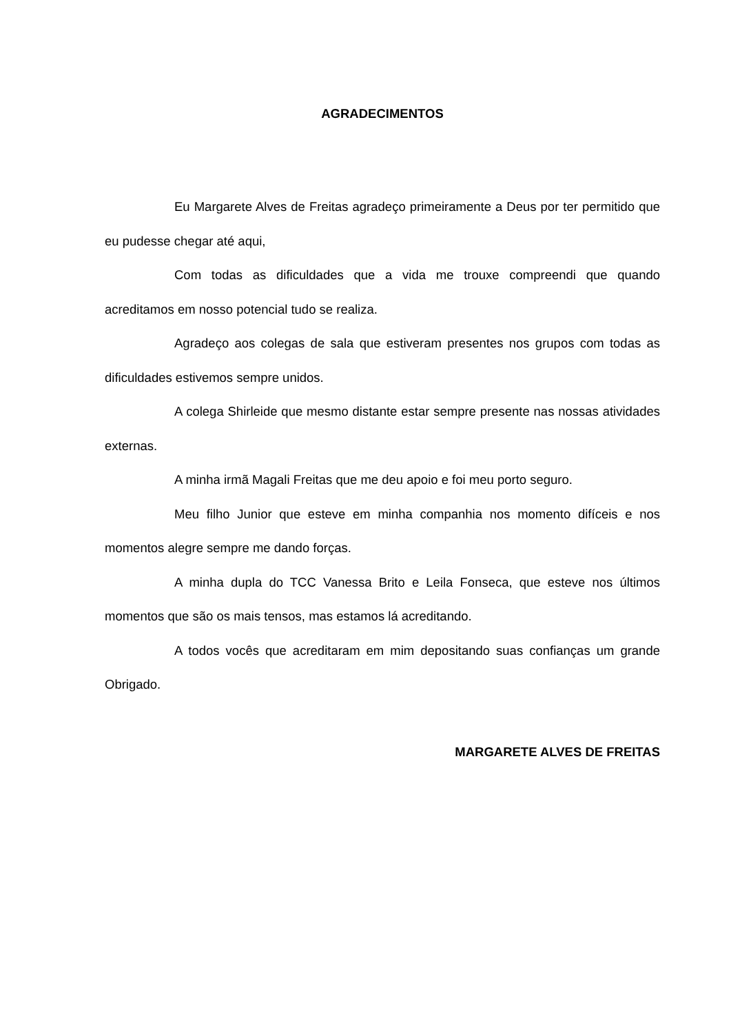AGRADECIMENTOS
Eu Margarete Alves de Freitas agradeço primeiramente a Deus por ter permitido que eu pudesse chegar até aqui,
Com todas as dificuldades que a vida me trouxe compreendi que quando acreditamos em nosso potencial tudo se realiza.
Agradeço aos colegas de sala que estiveram presentes nos grupos com todas as dificuldades estivemos sempre unidos.
A colega Shirleide que mesmo distante estar sempre presente nas nossas atividades externas.
A minha irmã Magali Freitas que me deu apoio e foi meu porto seguro.
Meu filho Junior que esteve em minha companhia nos momento difíceis e nos momentos alegre sempre me dando forças.
A minha dupla do TCC Vanessa Brito e Leila Fonseca, que esteve nos últimos momentos que são os mais tensos, mas estamos lá acreditando.
A todos vocês que acreditaram em mim depositando suas confianças um grande Obrigado.
MARGARETE ALVES DE FREITAS